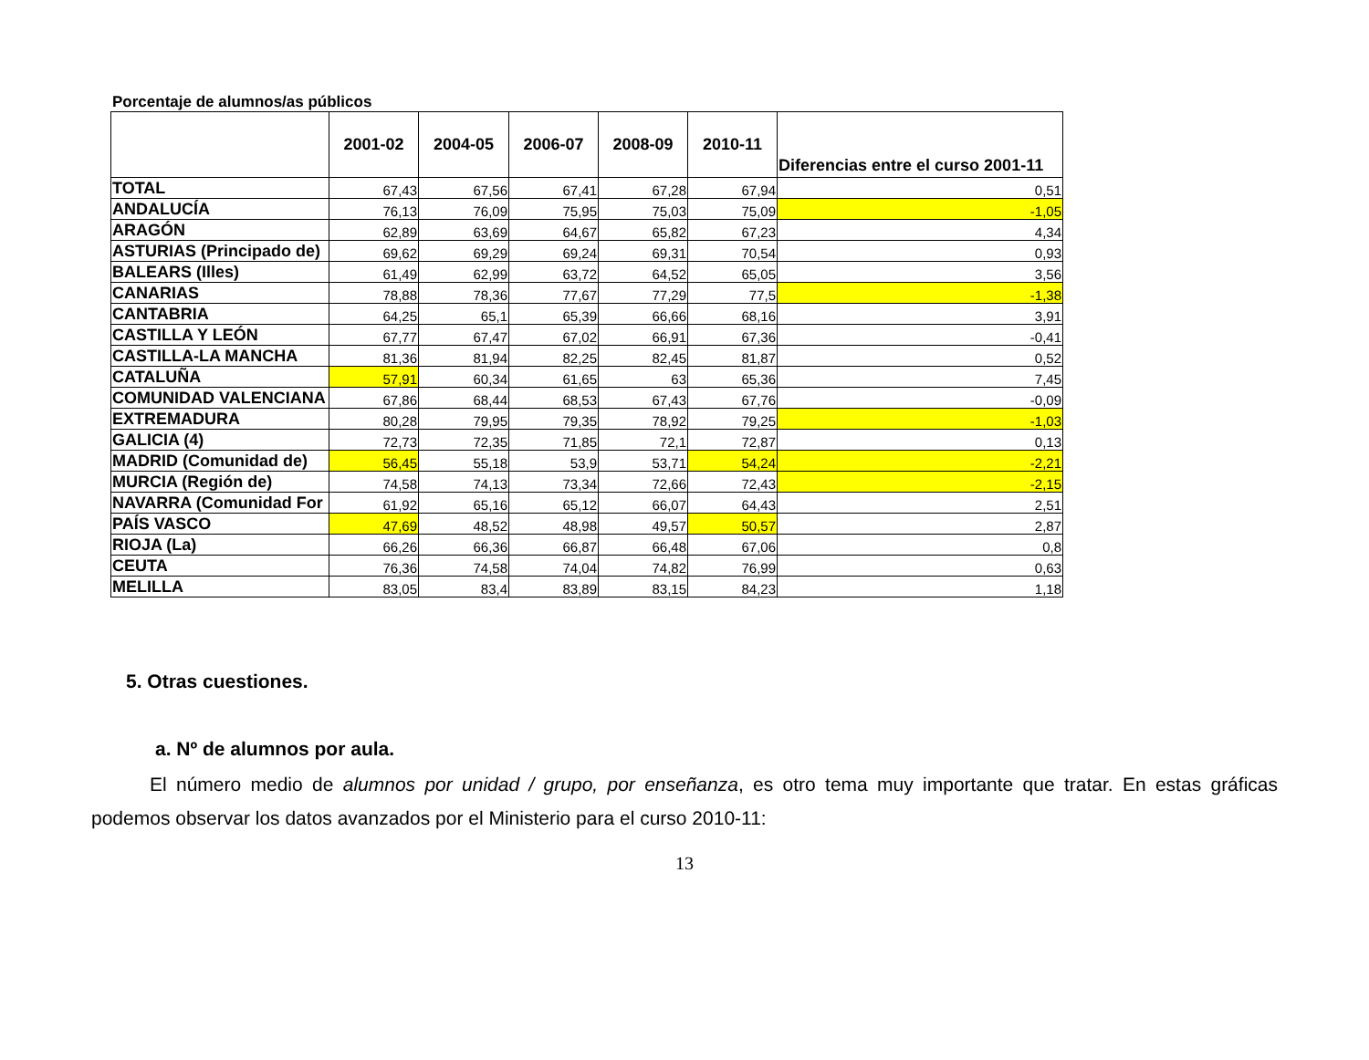Porcentaje de alumnos/as públicos
| | 2001-02 | 2004-05 | 2006-07 | 2008-09 | 2010-11 | Diferencias entre el curso 2001-11 |
| --- | --- | --- | --- | --- | --- | --- |
| TOTAL | 67,43 | 67,56 | 67,41 | 67,28 | 67,94 | 0,51 |
| ANDALUCÍA | 76,13 | 76,09 | 75,95 | 75,03 | 75,09 | -1,05 |
| ARAGÓN | 62,89 | 63,69 | 64,67 | 65,82 | 67,23 | 4,34 |
| ASTURIAS (Principado de) | 69,62 | 69,29 | 69,24 | 69,31 | 70,54 | 0,93 |
| BALEARS (Illes) | 61,49 | 62,99 | 63,72 | 64,52 | 65,05 | 3,56 |
| CANARIAS | 78,88 | 78,36 | 77,67 | 77,29 | 77,5 | -1,38 |
| CANTABRIA | 64,25 | 65,1 | 65,39 | 66,66 | 68,16 | 3,91 |
| CASTILLA Y LEÓN | 67,77 | 67,47 | 67,02 | 66,91 | 67,36 | -0,41 |
| CASTILLA-LA MANCHA | 81,36 | 81,94 | 82,25 | 82,45 | 81,87 | 0,52 |
| CATALUÑA | 57,91 | 60,34 | 61,65 | 63 | 65,36 | 7,45 |
| COMUNIDAD VALENCIANA | 67,86 | 68,44 | 68,53 | 67,43 | 67,76 | -0,09 |
| EXTREMADURA | 80,28 | 79,95 | 79,35 | 78,92 | 79,25 | -1,03 |
| GALICIA (4) | 72,73 | 72,35 | 71,85 | 72,1 | 72,87 | 0,13 |
| MADRID (Comunidad de) | 56,45 | 55,18 | 53,9 | 53,71 | 54,24 | -2,21 |
| MURCIA (Región de) | 74,58 | 74,13 | 73,34 | 72,66 | 72,43 | -2,15 |
| NAVARRA (Comunidad For | 61,92 | 65,16 | 65,12 | 66,07 | 64,43 | 2,51 |
| PAÍS VASCO | 47,69 | 48,52 | 48,98 | 49,57 | 50,57 | 2,87 |
| RIOJA (La) | 66,26 | 66,36 | 66,87 | 66,48 | 67,06 | 0,8 |
| CEUTA | 76,36 | 74,58 | 74,04 | 74,82 | 76,99 | 0,63 |
| MELILLA | 83,05 | 83,4 | 83,89 | 83,15 | 84,23 | 1,18 |
5. Otras cuestiones.
a. Nº de alumnos por aula.
El número medio de alumnos por unidad / grupo, por enseñanza, es otro tema muy importante que tratar. En estas gráficas podemos observar los datos avanzados por el Ministerio para el curso 2010-11:
13